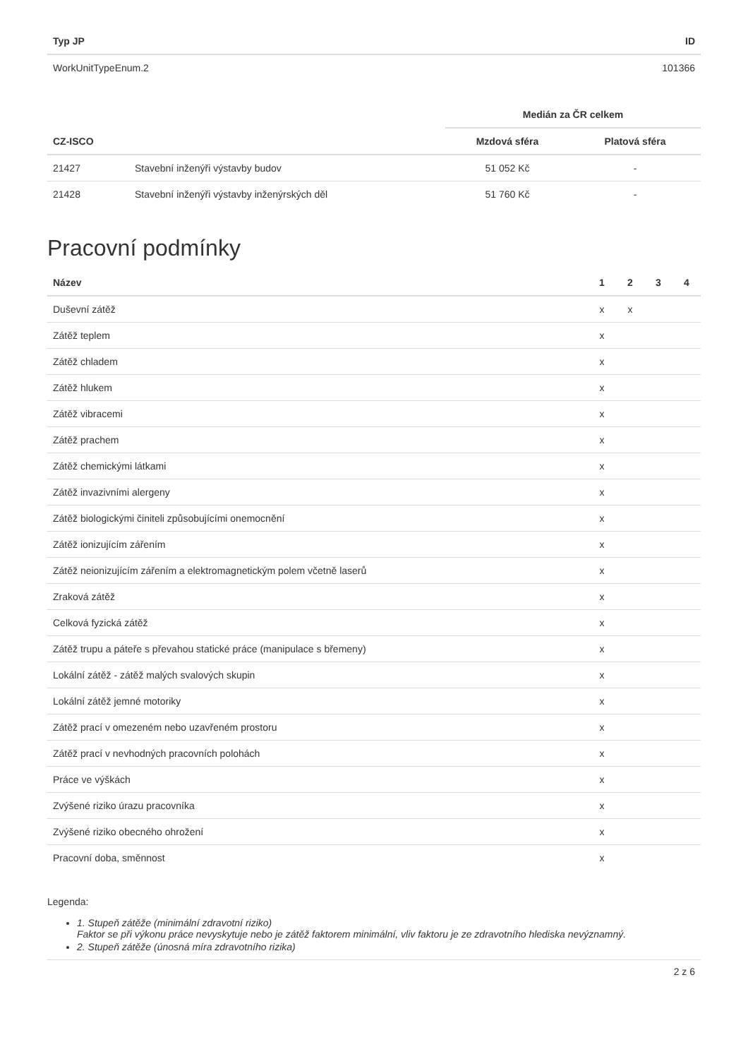| Typ JP | ID |
| --- | --- |
| WorkUnitTypeEnum.2 | 101366 |
| | | Medián za ČR celkem | |
| --- | --- | --- | --- |
| CZ-ISCO | | Mzdová sféra | Platová sféra |
| 21427 | Stavební inženýři výstavby budov | 51 052 Kč | - |
| 21428 | Stavební inženýři výstavby inženýrských děl | 51 760 Kč | - |
Pracovní podmínky
| Název | 1 | 2 | 3 | 4 |
| --- | --- | --- | --- | --- |
| Duševní zátěž | x | x | | |
| Zátěž teplem | x | | | |
| Zátěž chladem | x | | | |
| Zátěž hlukem | x | | | |
| Zátěž vibracemi | x | | | |
| Zátěž prachem | x | | | |
| Zátěž chemickými látkami | x | | | |
| Zátěž invazivními alergeny | x | | | |
| Zátěž biologickými činiteli způsobujícími onemocnění | x | | | |
| Zátěž ionizujícím zářením | x | | | |
| Zátěž neionizujícím zářením a elektromagnetickým polem včetně laserů | x | | | |
| Zraková zátěž | x | | | |
| Celková fyzická zátěž | x | | | |
| Zátěž trupu a páteře s převahou statické práce (manipulace s břemeny) | x | | | |
| Lokální zátěž - zátěž malých svalových skupin | x | | | |
| Lokální zátěž jemné motoriky | x | | | |
| Zátěž prací v omezeném nebo uzavřeném prostoru | x | | | |
| Zátěž prací v nevhodných pracovních polohách | x | | | |
| Práce ve výškách | x | | | |
| Zvýšené riziko úrazu pracovníka | x | | | |
| Zvýšené riziko obecného ohrožení | x | | | |
| Pracovní doba, směnnost | x | | | |
Legenda:
1. Stupeň zátěže (minimální zdravotní riziko)
Faktor se při výkonu práce nevyskytuje nebo je zátěž faktorem minimální, vliv faktoru je ze zdravotního hlediska nevýznamný.
2. Stupeň zátěže (únosná míra zdravotního rizika)
2 z 6